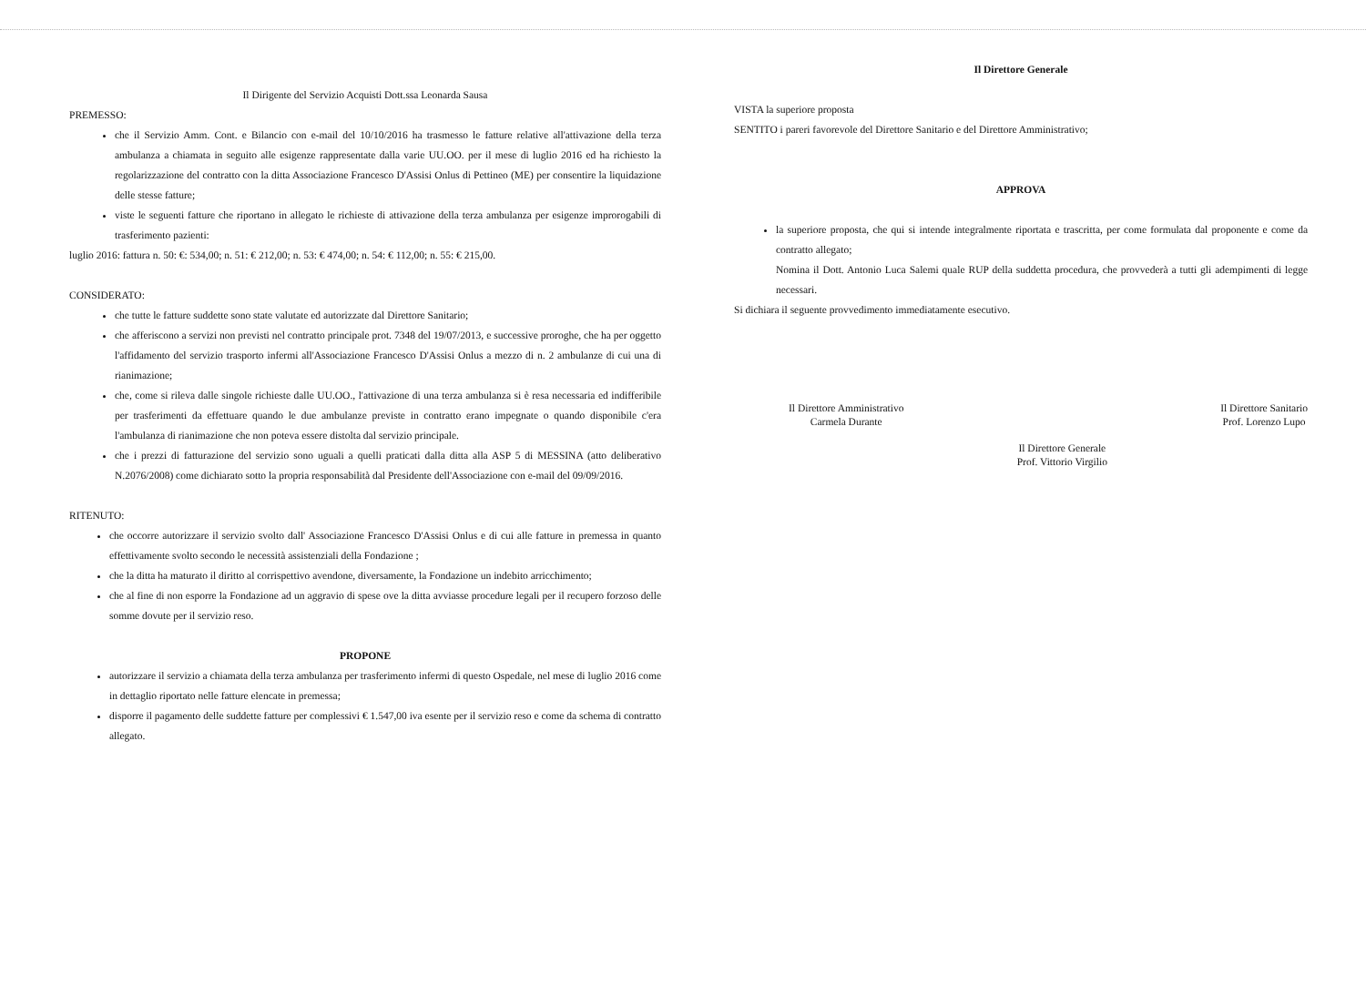Il Dirigente del Servizio Acquisti Dott.ssa Leonarda Sausa
PREMESSO:
che il Servizio Amm. Cont. e Bilancio con e-mail del 10/10/2016 ha trasmesso le fatture relative all'attivazione della terza ambulanza a chiamata in seguito alle esigenze rappresentate dalla varie UU.OO. per il mese di luglio 2016 ed ha richiesto la regolarizzazione del contratto con la ditta Associazione Francesco D'Assisi Onlus di Pettineo (ME) per consentire la liquidazione delle stesse fatture;
viste le seguenti fatture che riportano in allegato le richieste di attivazione della terza ambulanza per esigenze improrogabili di trasferimento pazienti:
luglio 2016: fattura n. 50: €: 534,00; n. 51: € 212,00; n. 53: € 474,00; n. 54: € 112,00; n. 55: € 215,00.
CONSIDERATO:
che tutte le fatture suddette sono state valutate ed autorizzate dal Direttore Sanitario;
che afferiscono a servizi non previsti nel contratto principale prot. 7348 del 19/07/2013, e successive proroghe, che ha per oggetto l'affidamento del servizio trasporto infermi all'Associazione Francesco D'Assisi Onlus a mezzo di n. 2 ambulanze di cui una di rianimazione;
che, come si rileva dalle singole richieste dalle UU.OO., l'attivazione di una terza ambulanza si è resa necessaria ed indifferibile per trasferimenti da effettuare quando le due ambulanze previste in contratto erano impegnate o quando disponibile c'era l'ambulanza di rianimazione che non poteva essere distolta dal servizio principale.
che i prezzi di fatturazione del servizio sono uguali a quelli praticati dalla ditta alla ASP 5 di MESSINA (atto deliberativo N.2076/2008) come dichiarato sotto la propria responsabilità dal Presidente dell'Associazione con e-mail del 09/09/2016.
RITENUTO:
che occorre autorizzare il servizio svolto dall' Associazione Francesco D'Assisi Onlus e di cui alle fatture in premessa in quanto effettivamente svolto secondo le necessità assistenziali della Fondazione ;
che la ditta ha maturato il diritto al corrispettivo avendone, diversamente, la Fondazione un indebito arricchimento;
che al fine di non esporre la Fondazione ad un aggravio di spese ove la ditta avviasse procedure legali per il recupero forzoso delle somme dovute per il servizio reso.
PROPONE
autorizzare il servizio a chiamata della terza ambulanza per trasferimento infermi di questo Ospedale, nel mese di luglio 2016 come in dettaglio riportato nelle fatture elencate in premessa;
disporre il pagamento delle suddette fatture per complessivi € 1.547,00 iva esente per il servizio reso e come da schema di contratto allegato.
Il Direttore Generale
VISTA la superiore proposta
SENTITO i pareri favorevole del Direttore Sanitario e del Direttore Amministrativo;
APPROVA
la superiore proposta, che qui si intende integralmente riportata e trascritta, per come formulata dal proponente e come da contratto allegato;
Nomina il Dott. Antonio Luca Salemi quale RUP della suddetta procedura, che provvederà a tutti gli adempimenti di legge necessari.
Si dichiara il seguente provvedimento immediatamente esecutivo.
Il Direttore Amministrativo
Carmela Durante
Il Direttore Generale
Prof. Vittorio Virgilio
Il Direttore Sanitario
Prof. Lorenzo Lupo